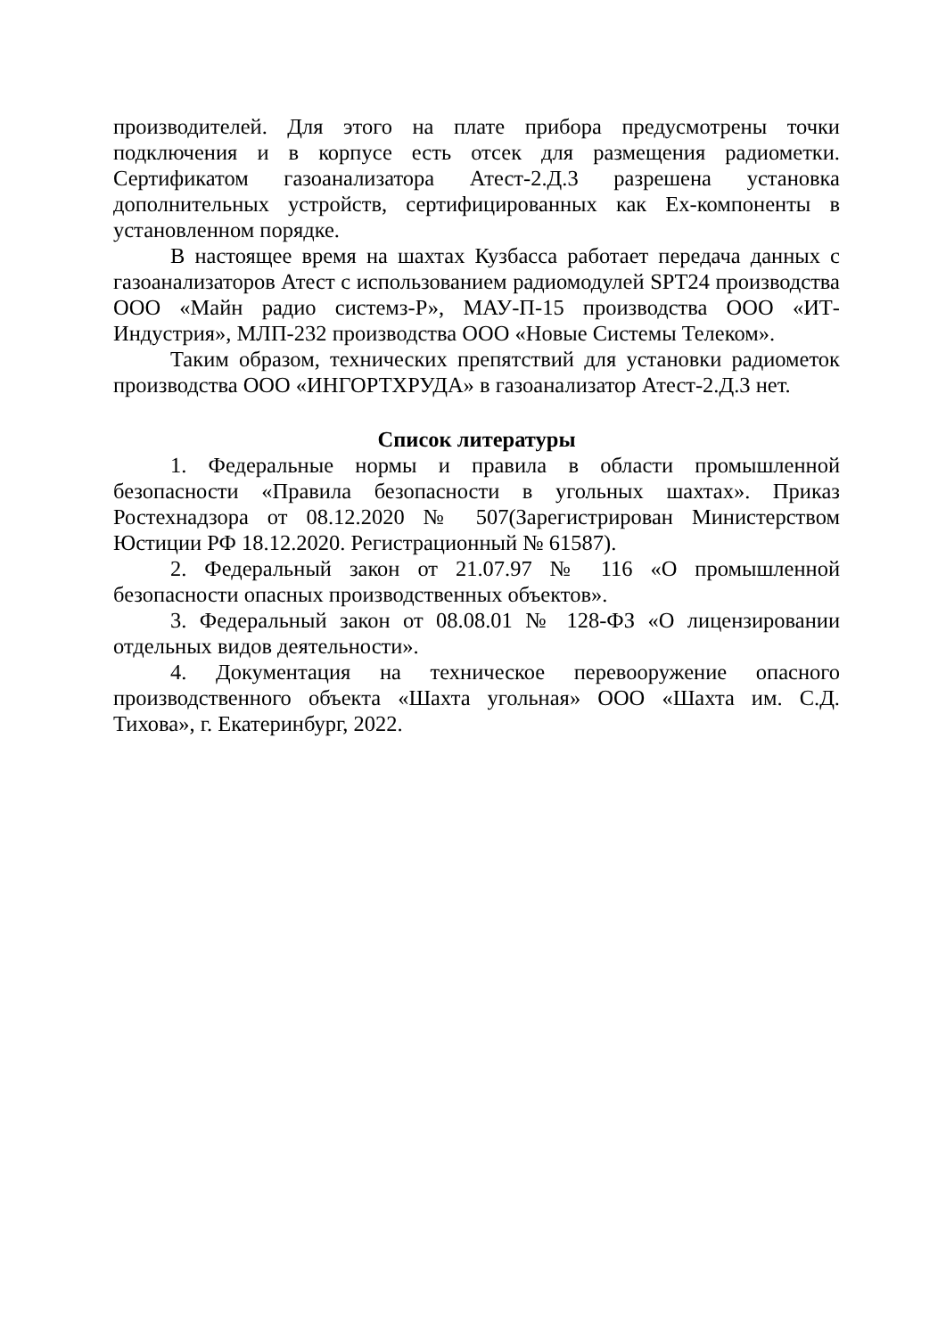производителей. Для этого на плате прибора предусмотрены точки подключения и в корпусе есть отсек для размещения радиометки. Сертификатом газоанализатора Атест-2.Д.3 разрешена установка дополнительных устройств, сертифицированных как Ex-компоненты в установленном порядке.
В настоящее время на шахтах Кузбасса работает передача данных с газоанализаторов Атест с использованием радиомодулей SPT24 производства ООО «Майн радио системз-Р», МАУ-П-15 производства ООО «ИТ-Индустрия», МЛП-232 производства ООО «Новые Системы Телеком».
Таким образом, технических препятствий для установки радиометок производства ООО «ИНГОРТХРУДА» в газоанализатор Атест-2.Д.3 нет.
Список литературы
1. Федеральные нормы и правила в области промышленной безопасности «Правила безопасности в угольных шахтах». Приказ Ростехнадзора от 08.12.2020 № 507(Зарегистрирован Министерством Юстиции РФ 18.12.2020. Регистрационный № 61587).
2. Федеральный закон от 21.07.97 № 116 «О промышленной безопасности опасных производственных объектов».
3. Федеральный закон от 08.08.01 № 128-ФЗ «О лицензировании отдельных видов деятельности».
4. Документация на техническое перевооружение опасного производственного объекта «Шахта угольная» ООО «Шахта им. С.Д. Тихова», г. Екатеринбург, 2022.